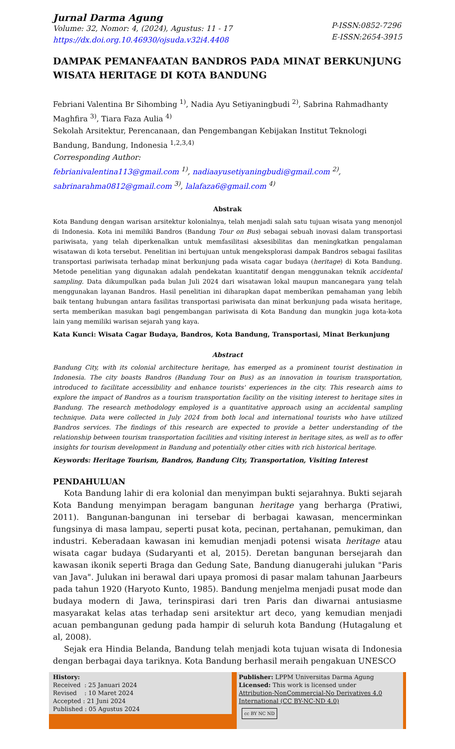Jurnal Darma Agung
Volume: 32, Nomor: 4, (2024), Agustus: 11 - 17
https://dx.doi.org.10.46930/ojsuda.v32i4.4408
P-ISSN:0852-7296
E-ISSN:2654-3915
DAMPAK PEMANFAATAN BANDROS PADA MINAT BERKUNJUNG WISATA HERITAGE DI KOTA BANDUNG
Febriani Valentina Br Sihombing <sup>1)</sup>, Nadia Ayu Setiyaningbudi <sup>2)</sup>, Sabrina Rahmadhanty Maghfira <sup>3)</sup>, Tiara Faza Aulia <sup>4)</sup>
Sekolah Arsitektur, Perencanaan, dan Pengembangan Kebijakan Institut Teknologi Bandung, Bandung, Indonesia <sup>1,2,3,4)</sup>
Corresponding Author:
febrianivalentina113@gmail.com <sup>1)</sup>, nadiaayusetiyaningbudi@gmail.com <sup>2)</sup>, sabrinarahma0812@gmail.com <sup>3)</sup>, lalafaza6@gmail.com <sup>4)</sup>
Abstrak
Kota Bandung dengan warisan arsitektur kolonialnya, telah menjadi salah satu tujuan wisata yang menonjol di Indonesia. Kota ini memiliki Bandros (Bandung Tour on Bus) sebagai sebuah inovasi dalam transportasi pariwisata, yang telah diperkenalkan untuk memfasilitasi aksesibilitas dan meningkatkan pengalaman wisatawan di kota tersebut. Penelitian ini bertujuan untuk mengeksplorasi dampak Bandros sebagai fasilitas transportasi pariwisata terhadap minat berkunjung pada wisata cagar budaya (heritage) di Kota Bandung. Metode penelitian yang digunakan adalah pendekatan kuantitatif dengan menggunakan teknik accidental sampling. Data dikumpulkan pada bulan Juli 2024 dari wisatawan lokal maupun mancanegara yang telah menggunakan layanan Bandros. Hasil penelitian ini diharapkan dapat memberikan pemahaman yang lebih baik tentang hubungan antara fasilitas transportasi pariwisata dan minat berkunjung pada wisata heritage, serta memberikan masukan bagi pengembangan pariwisata di Kota Bandung dan mungkin juga kota-kota lain yang memiliki warisan sejarah yang kaya.
Kata Kunci: Wisata Cagar Budaya, Bandros, Kota Bandung, Transportasi, Minat Berkunjung
Abstract
Bandung City, with its colonial architecture heritage, has emerged as a prominent tourist destination in Indonesia. The city boasts Bandros (Bandung Tour on Bus) as an innovation in tourism transportation, introduced to facilitate accessibility and enhance tourists' experiences in the city. This research aims to explore the impact of Bandros as a tourism transportation facility on the visiting interest to heritage sites in Bandung. The research methodology employed is a quantitative approach using an accidental sampling technique. Data were collected in July 2024 from both local and international tourists who have utilized Bandros services. The findings of this research are expected to provide a better understanding of the relationship between tourism transportation facilities and visiting interest in heritage sites, as well as to offer insights for tourism development in Bandung and potentially other cities with rich historical heritage.
Keywords: Heritage Tourism, Bandros, Bandung City, Transportation, Visiting Interest
PENDAHULUAN
Kota Bandung lahir di era kolonial dan menyimpan bukti sejarahnya. Bukti sejarah Kota Bandung menyimpan beragam bangunan heritage yang berharga (Pratiwi, 2011). Bangunan-bangunan ini tersebar di berbagai kawasan, mencerminkan fungsinya di masa lampau, seperti pusat kota, pecinan, pertahanan, pemukiman, dan industri. Keberadaan kawasan ini kemudian menjadi potensi wisata heritage atau wisata cagar budaya (Sudaryanti et al, 2015). Deretan bangunan bersejarah dan kawasan ikonik seperti Braga dan Gedung Sate, Bandung dianugerahi julukan "Paris van Java". Julukan ini berawal dari upaya promosi di pasar malam tahunan Jaarbeurs pada tahun 1920 (Haryoto Kunto, 1985). Bandung menjelma menjadi pusat mode dan budaya modern di Jawa, terinspirasi dari tren Paris dan diwarnai antusiasme masyarakat kelas atas terhadap seni arsitektur art deco, yang kemudian menjadi acuan pembangunan gedung pada hampir di seluruh kota Bandung (Hutagalung et al, 2008).
Sejak era Hindia Belanda, Bandung telah menjadi kota tujuan wisata di Indonesia dengan berbagai daya tariknya. Kota Bandung berhasil meraih pengakuan UNESCO
History:
Received : 25 Januari 2024
Revised : 10 Maret 2024
Accepted : 21 Juni 2024
Published : 05 Agustus 2024
Publisher: LPPM Universitas Darma Agung
Licensed: This work is licensed under
Attribution-NonCommercial-No Derivatives 4.0 International (CC BY-NC-ND 4.0)
cc BY NC ND